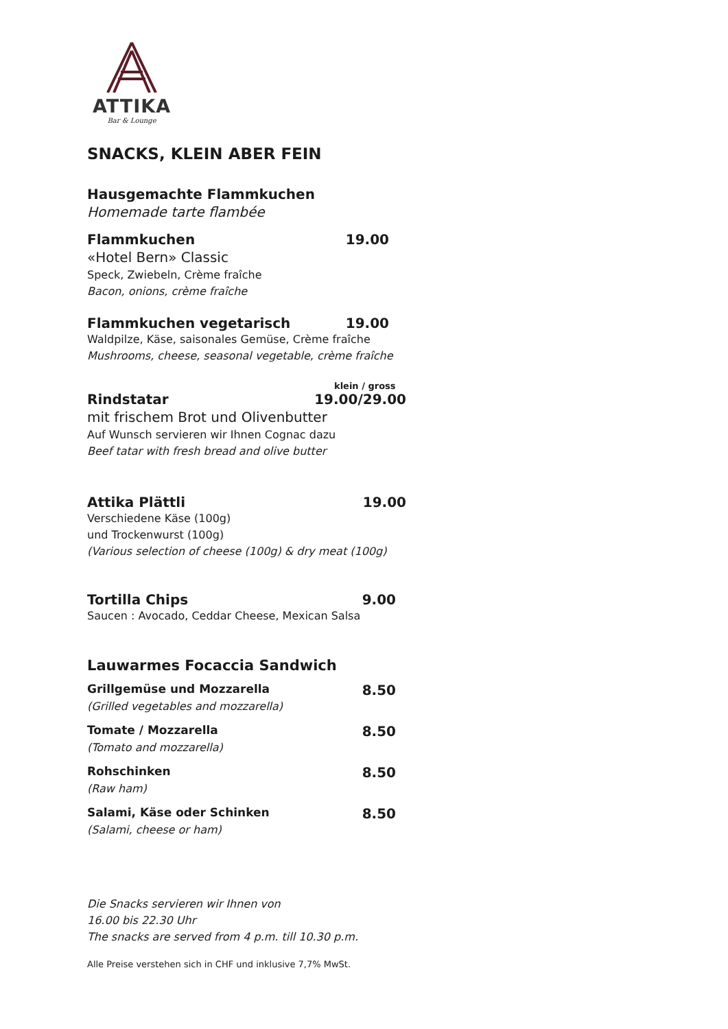ATTIKA
Bar & Lounge
SNACKS, KLEIN ABER FEIN
Hausgemachte Flammkuchen
Homemade tarte flambée
Flammkuchen 19.00
«Hotel Bern» Classic
Speck, Zwiebeln, Crème fraîche
Bacon, onions, crème fraîche
Flammkuchen vegetarisch 19.00
Waldpilze, Käse, saisonales Gemüse, Crème fraîche
Mushrooms, cheese, seasonal vegetable, crème fraîche
klein / gross
Rindstatar 19.00/29.00
mit frischem Brot und Olivenbutter
Auf Wunsch servieren wir Ihnen Cognac dazu
Beef tatar with fresh bread and olive butter
Attika Plättli 19.00
Verschiedene Käse (100g)
und Trockenwurst (100g)
(Various selection of cheese (100g) & dry meat (100g)
Tortilla Chips 9.00
Saucen : Avocado, Ceddar Cheese, Mexican Salsa
Lauwarmes Focaccia Sandwich
Grillgemüse und Mozzarella 8.50
(Grilled vegetables and mozzarella)
Tomate / Mozzarella 8.50
(Tomato and mozzarella)
Rohschinken 8.50
(Raw ham)
Salami, Käse oder Schinken 8.50
(Salami, cheese or ham)
Die Snacks servieren wir Ihnen von
16.00 bis 22.30 Uhr
The snacks are served from 4 p.m. till 10.30 p.m.
Alle Preise verstehen sich in CHF und inklusive 7,7% MwSt.